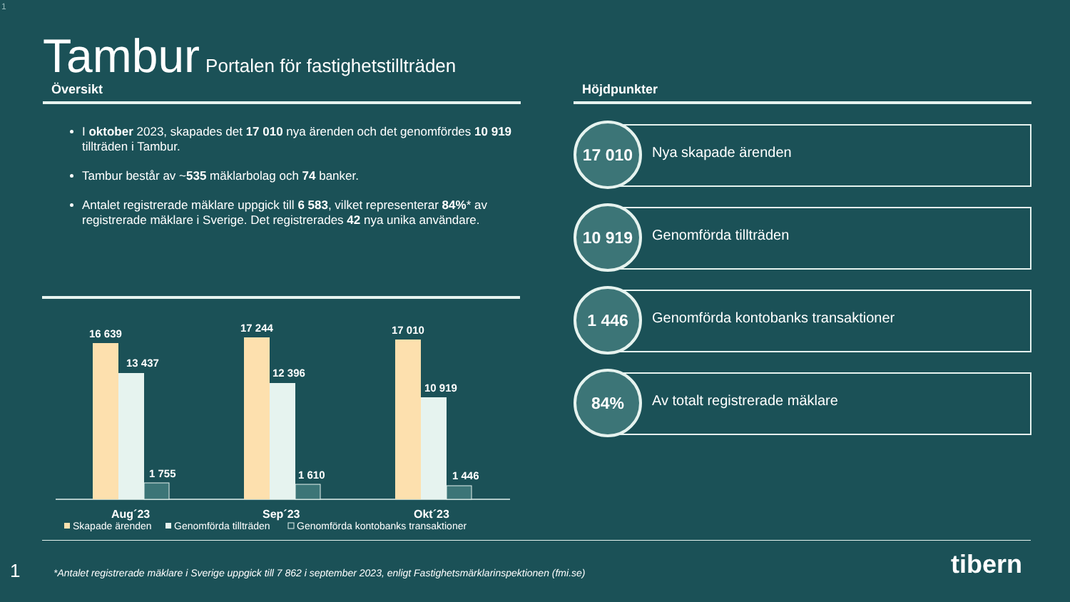1
Tambur Portalen för fastighetstillträden
Översikt
I oktober 2023, skapades det 17 010 nya ärenden och det genomfördes 10 919 tillträden i Tambur.
Tambur består av ~535 mäklarbolag och 74 banker.
Antalet registrerade mäklare uppgick till 6 583, vilket representerar 84%* av registrerade mäklare i Sverige. Det registrerades 42 nya unika användare.
Höjdpunkter
17 010
Nya skapade ärenden
10 919
Genomförda tillträden
1 446
Genomförda kontobanks transaktioner
84%
Av totalt registrerade mäklare
16 639
13 437
1 755
17 244
12 396
1 610
17 010
10 919
1 446
Aug´23
Sep´23
Okt´23
Skapade ärenden
Genomförda tillträden
Genomförda kontobanks transaktioner
1
*Antalet registrerade mäklare i Sverige uppgick till 7 862 i september 2023, enligt Fastighetsmärklarinspektionen (fmi.se)
tibern